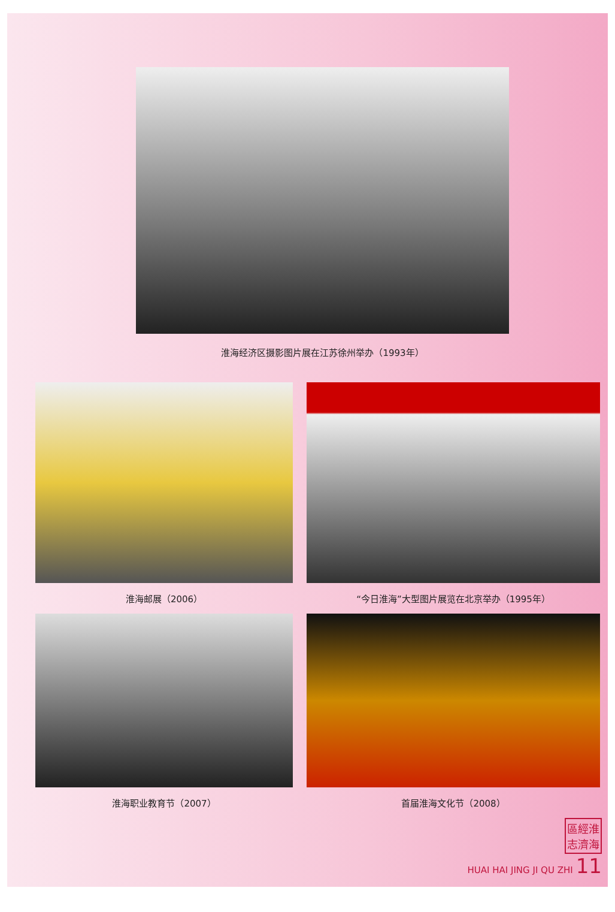淮海经济区摄影图片展在江苏徐州举办（1993年）
淮海邮展（2006） “今日淮海”大型图片展览在北京举办（1995年）
淮海职业教育节（2007） 首届淮海文化节（2008）
區經淮
志濟海
HUAI HAI JING JI QU ZHI 11